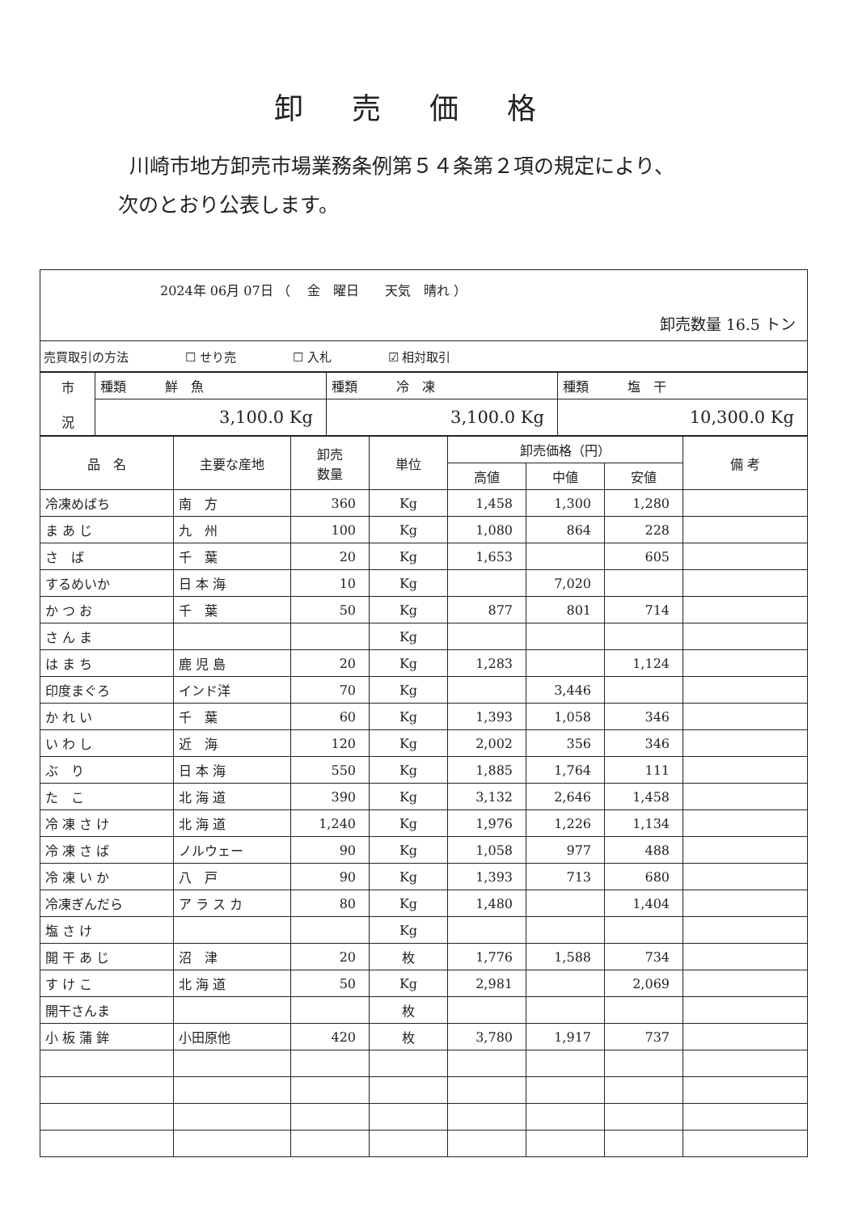卸売価格
川崎市地方卸売市場業務条例第５４条第２項の規定により、
次のとおり公表します。
2024年 06月 07日 （　 金　曜日　　天気　晴れ ）
卸売数量 16.5 トン
売買取引の方法 ☐ せり売 ☐ 入札 ☑ 相対取引
| 市 況 | 種類 鮮 魚 | 種類 冷 凍 | 種類 塩 干 |
| | 3,100.0 Kg | 3,100.0 Kg | 10,300.0 Kg |
| 品 名 | 主要な産地 | 卸売 数量 | 単位 | 卸売価格（円） | | | 備 考 |
| --- | --- | --- | --- | --- | --- | --- | --- |
| | | | | 高値 | 中値 | 安値 | |
| 冷凍めばち | 南 方 | 360 | Kg | 1,458 | 1,300 | 1,280 | |
| ま あ じ | 九 州 | 100 | Kg | 1,080 | 864 | 228 | |
| さ ば | 千 葉 | 20 | Kg | 1,653 | | 605 | |
| するめいか | 日 本 海 | 10 | Kg | | 7,020 | | |
| か つ お | 千 葉 | 50 | Kg | 877 | 801 | 714 | |
| さ ん ま | | | Kg | | | | |
| は ま ち | 鹿 児 島 | 20 | Kg | 1,283 | | 1,124 | |
| 印度まぐろ | インド洋 | 70 | Kg | | 3,446 | | |
| か れ い | 千 葉 | 60 | Kg | 1,393 | 1,058 | 346 | |
| い わ し | 近 海 | 120 | Kg | 2,002 | 356 | 346 | |
| ぶ り | 日 本 海 | 550 | Kg | 1,885 | 1,764 | 111 | |
| た こ | 北 海 道 | 390 | Kg | 3,132 | 2,646 | 1,458 | |
| 冷 凍 さ け | 北 海 道 | 1,240 | Kg | 1,976 | 1,226 | 1,134 | |
| 冷 凍 さ ば | ノルウェー | 90 | Kg | 1,058 | 977 | 488 | |
| 冷 凍 い か | 八 戸 | 90 | Kg | 1,393 | 713 | 680 | |
| 冷凍ぎんだら | ア ラ ス カ | 80 | Kg | 1,480 | | 1,404 | |
| 塩 さ け | | | Kg | | | | |
| 開 干 あ じ | 沼 津 | 20 | 枚 | 1,776 | 1,588 | 734 | |
| す け こ | 北 海 道 | 50 | Kg | 2,981 | | 2,069 | |
| 開干さんま | | | 枚 | | | | |
| 小 板 蒲 鉾 | 小田原他 | 420 | 枚 | 3,780 | 1,917 | 737 | |